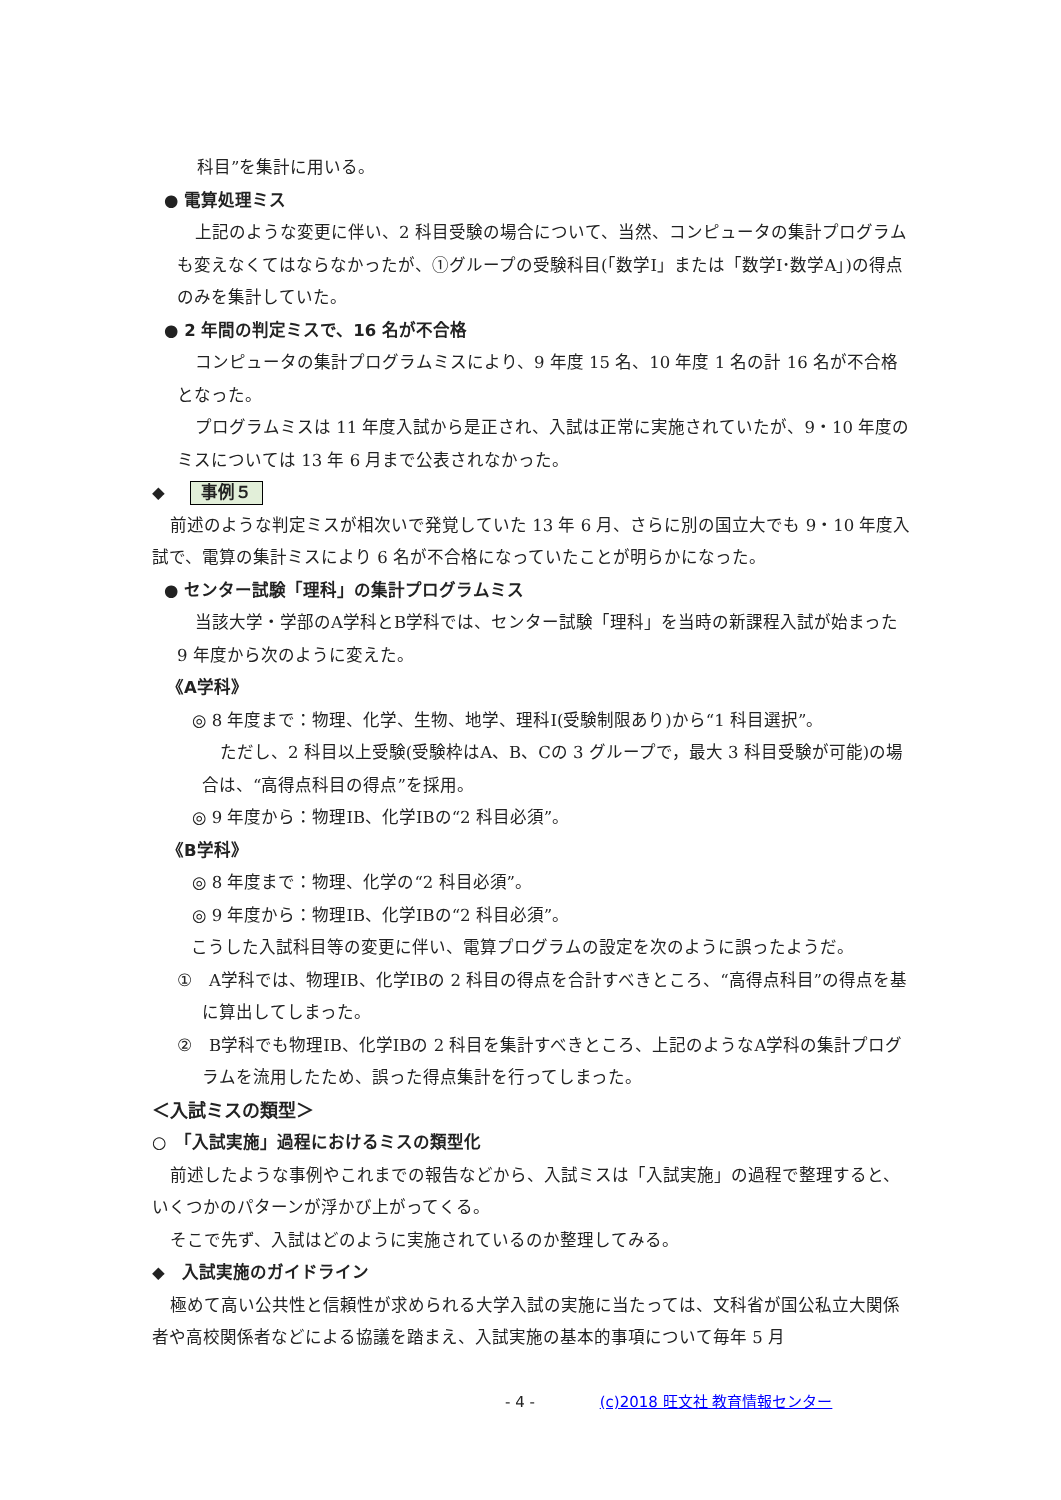科目”を集計に用いる。
● 電算処理ミス
上記のような変更に伴い、2 科目受験の場合について、当然、コンピュータの集計プログラムも変えなくてはならなかったが、①グループの受験科目(「数学Ⅰ」または「数学Ⅰ･数学A」)の得点のみを集計していた。
● 2 年間の判定ミスで、16 名が不合格
コンピュータの集計プログラムミスにより、9 年度 15 名、10 年度 1 名の計 16 名が不合格となった。
プログラムミスは 11 年度入試から是正され、入試は正常に実施されていたが、9・10 年度のミスについては 13 年 6 月まで公表されなかった。
◆ 事例５
前述のような判定ミスが相次いで発覚していた 13 年 6 月、さらに別の国立大でも 9・10 年度入試で、電算の集計ミスにより 6 名が不合格になっていたことが明らかになった。
● センター試験「理科」の集計プログラムミス
当該大学・学部のA学科とB学科では、センター試験「理科」を当時の新課程入試が始まった 9 年度から次のように変えた。
《A学科》
◎ 8 年度まで：物理、化学、生物、地学、理科Ⅰ(受験制限あり)から“1 科目選択”。
ただし、2 科目以上受験(受験枠はA、B、Cの 3 グループで，最大 3 科目受験が可能)の場合は、“高得点科目の得点”を採用。
◎ 9 年度から：物理ⅠB、化学ⅠBの“2 科目必須”。
《B学科》
◎ 8 年度まで：物理、化学の“2 科目必須”。
◎ 9 年度から：物理ⅠB、化学ⅠBの“2 科目必須”。
こうした入試科目等の変更に伴い、電算プログラムの設定を次のように誤ったようだ。
①　A学科では、物理ⅠB、化学ⅠBの 2 科目の得点を合計すべきところ、“高得点科目”の得点を基に算出してしまった。
②　B学科でも物理ⅠB、化学ⅠBの 2 科目を集計すべきところ、上記のようなA学科の集計プログラムを流用したため、誤った得点集計を行ってしまった。
＜入試ミスの類型＞
○　「入試実施」過程におけるミスの類型化
前述したような事例やこれまでの報告などから、入試ミスは「入試実施」の過程で整理すると、いくつかのパターンが浮かび上がってくる。
そこで先ず、入試はどのように実施されているのか整理してみる。
◆　入試実施のガイドライン
極めて高い公共性と信頼性が求められる大学入試の実施に当たっては、文科省が国公私立大関係者や高校関係者などによる協議を踏まえ、入試実施の基本的事項について毎年 5 月
- 4 - (c)2018 旺文社 教育情報センター